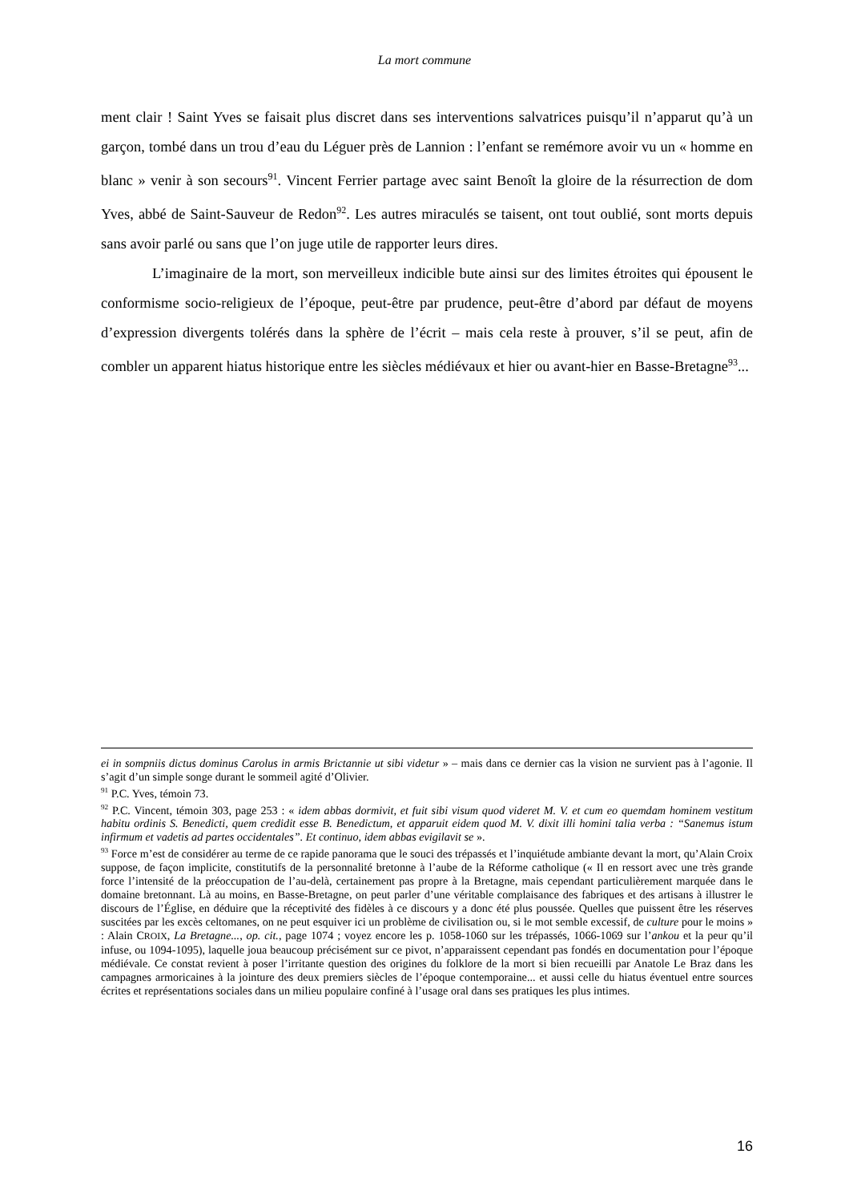La mort commune
ment clair ! Saint Yves se faisait plus discret dans ses interventions salvatrices puisqu’il n’apparut qu’à un garçon, tombé dans un trou d’eau du Léguer près de Lannion : l’enfant se remémore avoir vu un « homme en blanc » venir à son secours<sup>91</sup>. Vincent Ferrier partage avec saint Benoît la gloire de la résurrection de dom Yves, abbé de Saint-Sauveur de Redon<sup>92</sup>. Les autres miraculés se taisent, ont tout oublié, sont morts depuis sans avoir parlé ou sans que l’on juge utile de rapporter leurs dires.
L’imaginaire de la mort, son merveilleux indicible bute ainsi sur des limites étroites qui épousent le conformisme socio-religieux de l’époque, peut-être par prudence, peut-être d’abord par défaut de moyens d’expression divergents tolérés dans la sphère de l’écrit – mais cela reste à prouver, s’il se peut, afin de combler un apparent hiatus historique entre les siècles médiévaux et hier ou avant-hier en Basse-Bretagne<sup>93</sup>...
ei in sompniis dictus dominus Carolus in armis Brictannie ut sibi videtur » – mais dans ce dernier cas la vision ne survient pas à l’agonie. Il s’agit d’un simple songe durant le sommeil agité d’Olivier.
<sup>91</sup> P.C. Yves, témoin 73.
<sup>92</sup> P.C. Vincent, témoin 303, page 253 : « idem abbas dormivit, et fuit sibi visum quod videret M. V. et cum eo quemdam hominem vestitum habitu ordinis S. Benedicti, quem credidit esse B. Benedictum, et apparuit eidem quod M. V. dixit illi homini talia verba : “Sanemus istum infirmum et vadetis ad partes occidentales”. Et continuo, idem abbas evigilavit se ».
<sup>93</sup> Force m’est de considérer au terme de ce rapide panorama que le souci des trépassés et l’inquiétude ambiante devant la mort, qu’Alain Croix suppose, de façon implicite, constitutifs de la personnalité bretonne à l’aube de la Réforme catholique (« Il en ressort avec une très grande force l’intensité de la préoccupation de l’au-delà, certainement pas propre à la Bretagne, mais cependant particulièrement marquée dans le domaine bretonnant. Là au moins, en Basse-Bretagne, on peut parler d’une véritable complaisance des fabriques et des artisans à illustrer le discours de l’Église, en déduire que la réceptivité des fidèles à ce discours y a donc été plus poussée. Quelles que puissent être les réserves suscitées par les excès celtomanes, on ne peut esquiver ici un problème de civilisation ou, si le mot semble excessif, de culture pour le moins » : Alain CROIX, La Bretagne..., op. cit., page 1074 ; voyez encore les p. 1058-1060 sur les trépassés, 1066-1069 sur l’ankou et la peur qu’il infuse, ou 1094-1095), laquelle joua beaucoup précisément sur ce pivot, n’apparaissent cependant pas fondés en documentation pour l’époque médiévale. Ce constat revient à poser l’irritante question des origines du folklore de la mort si bien recueilli par Anatole Le Braz dans les campagnes armoricaines à la jointure des deux premiers siècles de l’époque contemporaine... et aussi celle du hiatus éventuel entre sources écrites et représentations sociales dans un milieu populaire confiné à l’usage oral dans ses pratiques les plus intimes.
16